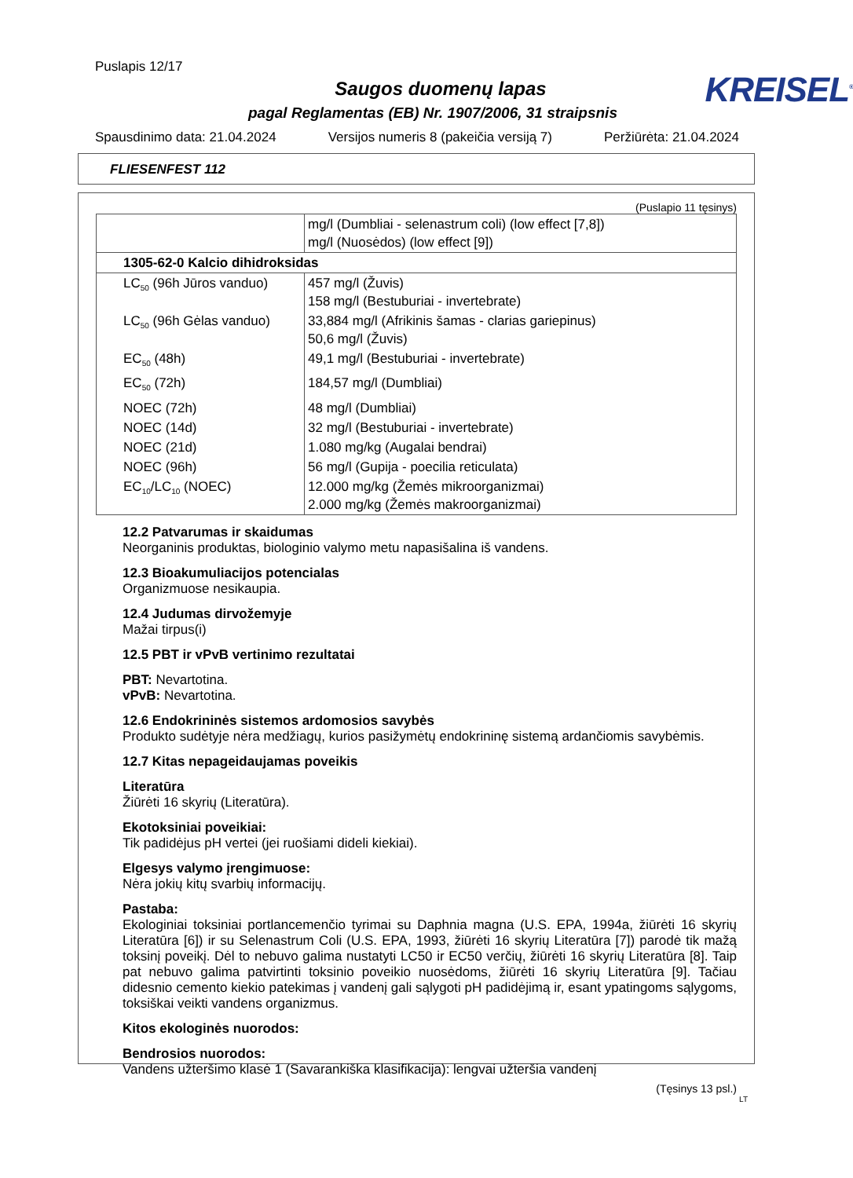Puslapis 12/17
Saugos duomenų lapas
KREISEL<sup>®</sup>
pagal Reglamentas (EB) Nr. 1907/2006, 31 straipsnis
Spausdinimo data: 21.04.2024 Versijos numeris 8 (pakeičia versiją 7) Peržiūrėta: 21.04.2024
FLIESENFEST 112
(Puslapio 11 tęsinys)
| | mg/l (Dumbliai - selenastrum coli) (low effect [7,8]) mg/l (Nuosėdos) (low effect [9]) |
| 1305-62-0 Kalcio dihidroksidas | |
| LC<sub>50</sub> (96h Jūros vanduo) | 457 mg/l (Žuvis) 158 mg/l (Bestuburiai - invertebrate) |
| LC<sub>50</sub> (96h Gėlas vanduo) | 33,884 mg/l (Afrikinis šamas - clarias gariepinus) 50,6 mg/l (Žuvis) |
| EC<sub>50</sub> (48h) | 49,1 mg/l (Bestuburiai - invertebrate) |
| EC<sub>50</sub> (72h) | 184,57 mg/l (Dumbliai) |
| NOEC (72h) | 48 mg/l (Dumbliai) |
| NOEC (14d) | 32 mg/l (Bestuburiai - invertebrate) |
| NOEC (21d) | 1.080 mg/kg (Augalai bendrai) |
| NOEC (96h) | 56 mg/l (Gupija - poecilia reticulata) |
| EC<sub>10</sub>/LC<sub>10</sub> (NOEC) | 12.000 mg/kg (Žemės mikroorganizmai) 2.000 mg/kg (Žemės makroorganizmai) |
12.2 Patvarumas ir skaidumas
Neorganinis produktas, biologinio valymo metu napasišalina iš vandens.
12.3 Bioakumuliacijos potencialas
Organizmuose nesikaupia.
12.4 Judumas dirvožemyje
Mažai tirpus(i)
12.5 PBT ir vPvB vertinimo rezultatai
PBT: Nevartotina.
vPvB: Nevartotina.
12.6 Endokrininės sistemos ardomosios savybės
Produkto sudėtyje nėra medžiagų, kurios pasižymėtų endokrininę sistemą ardančiomis savybėmis.
12.7 Kitas nepageidaujamas poveikis
Literatūra
Žiūrėti 16 skyrių (Literatūra).
Ekotoksiniai poveikiai:
Tik padidėjus pH vertei (jei ruošiami dideli kiekiai).
Elgesys valymo įrengimuose:
Nėra jokių kitų svarbių informacijų.
Pastaba:
Ekologiniai toksiniai portlancemenčio tyrimai su Daphnia magna (U.S. EPA, 1994a, žiūrėti 16 skyrių Literatūra [6]) ir su Selenastrum Coli (U.S. EPA, 1993, žiūrėti 16 skyrių Literatūra [7]) parodė tik mažą toksinį poveikį. Dėl to nebuvo galima nustatyti LC50 ir EC50 verčių, žiūrėti 16 skyrių Literatūra [8]. Taip pat nebuvo galima patvirtinti toksinio poveikio nuosėdoms, žiūrėti 16 skyrių Literatūra [9]. Tačiau didesnio cemento kiekio patekimas į vandenį gali sąlygoti pH padidėjimą ir, esant ypatingoms sąlygoms, toksiškai veikti vandens organizmus.
Kitos ekologinės nuorodos:
Bendrosios nuorodos:
Vandens užteršimo klasė 1 (Savarankiška klasifikacija): lengvai užteršia vandenį
(Tęsinys 13 psl.)
LT